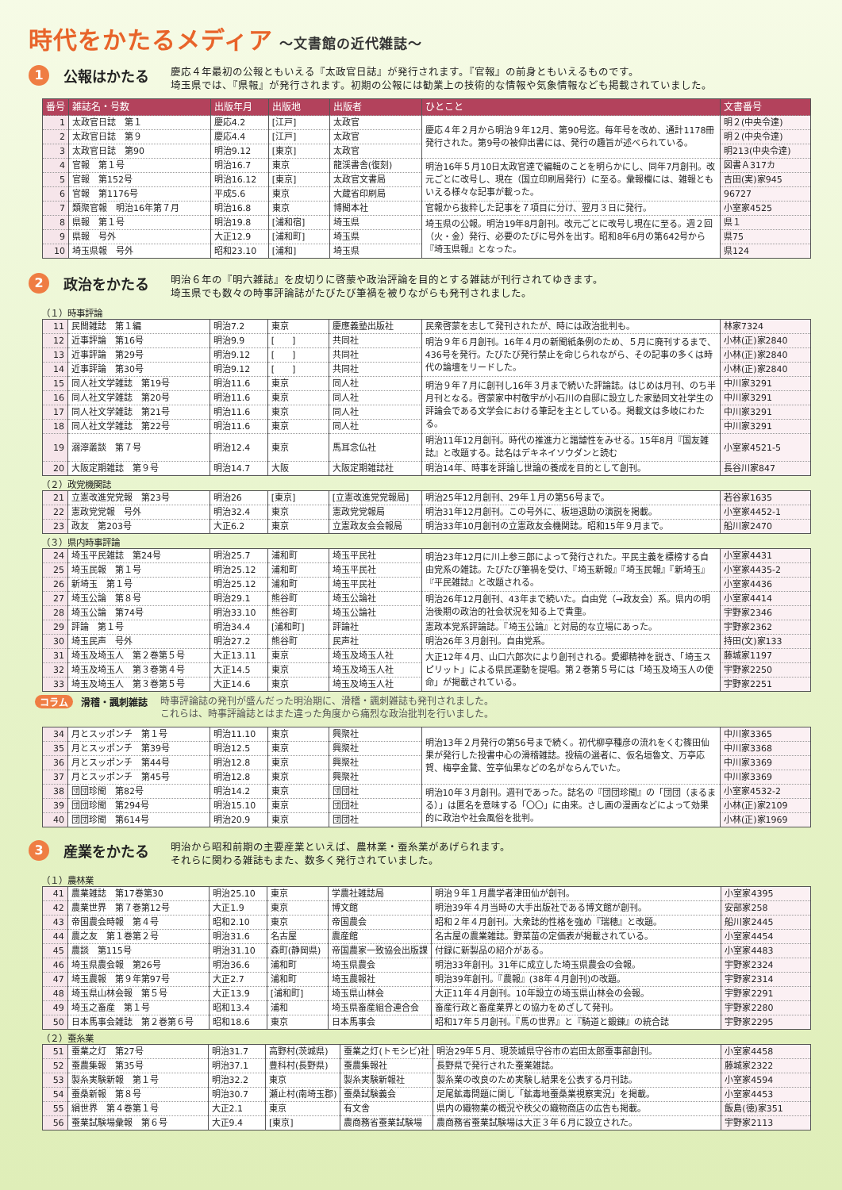時代をかたるメディア ～文書館の近代雑誌～
1
公報はかたる
慶応４年最初の公報ともいえる『太政官日誌』が発行されます。『官報』の前身ともいえるものです。
埼玉県では、『県報』が発行されます。初期の公報には勧業上の技術的な情報や気象情報なども掲載されていました。
| 番号 | 雑誌名・号数 | 出版年月 | 出版地 | 出版者 | ひとこと | 文書番号 |
| --- | --- | --- | --- | --- | --- | --- |
| 1 | 太政官日誌 第１ | 慶応4.2 | [江戸] | 太政官 | 慶応４年２月から明治９年12月、第90号迄。毎年号を改め、通計1178冊発行された。第9号の被仰出書には、発行の趣旨が述べられている。 | 明２(中央令達) |
| 2 | 太政官日誌 第９ | 慶応4.4 | [江戸] | 太政官 | | 明２(中央令達) |
| 3 | 太政官日誌 第90 | 明治9.12 | [東京] | 太政官 | | 明213(中央令達) |
| 4 | 官報 第１号 | 明治16.7 | 東京 | 龍渓書舎(復刻) | 明治16年５月10日太政官達で編輯のことを明らかにし、同年7月創刊。改元ごとに改号し、現在（国立印刷局発行）に至る。彙報欄には、雑報ともいえる様々な記事が載った。 | 図書Ａ317カ |
| 5 | 官報 第152号 | 明治16.12 | [東京] | 太政官文書局 | | 吉田(実)家945 |
| 6 | 官報 第1176号 | 平成5.6 | 東京 | 大蔵省印刷局 | | 96727 |
| 7 | 類聚官報 明治16年第７月 | 明治16.8 | 東京 | 博聞本社 | 官報から抜粋した記事を７項目に分け、翌月３日に発行。 | 小室家4525 |
| 8 | 県報 第１号 | 明治19.8 | [浦和宿] | 埼玉県 | 埼玉県の公報。明治19年8月創刊。改元ごとに改号し現在に至る。週２回（火・金）発行、必要のたびに号外を出す。昭和8年6月の第642号から『埼玉県報』となった。 | 県１ |
| 9 | 県報 号外 | 大正12.9 | [浦和町] | 埼玉県 | | 県75 |
| 10 | 埼玉県報 号外 | 昭和23.10 | [浦和] | 埼玉県 | | 県124 |
2
政治をかたる
明治６年の『明六雑誌』を皮切りに啓蒙や政治評論を目的とする雑誌が刊行されてゆきます。
埼玉県でも数々の時事評論誌がたびたび筆禍を被りながらも発刊されました。
（１）時事評論
| 11 | 民間雑誌 第１編 | 明治7.2 | 東京 | 慶應義塾出版社 | 民衆啓蒙を志して発刊されたが、時には政治批判も。 | 林家7324 |
| 12 | 近事評論 第16号 | 明治9.9 | [ ] | 共同社 | 明治９年６月創刊。16年４月の新聞紙条例のため、５月に廃刊するまで、436号を発行。たびたび発行禁止を命じられながら、その記事の多くは時代の論壇をリードした。 | 小林(正)家2840 |
| 13 | 近事評論 第29号 | 明治9.12 | [ ] | 共同社 | | 小林(正)家2840 |
| 14 | 近事評論 第30号 | 明治9.12 | [ ] | 共同社 | | 小林(正)家2840 |
| 15 | 同人社文学雑誌 第19号 | 明治11.6 | 東京 | 同人社 | 明治９年７月に創刊し16年３月まで続いた評論誌。はじめは月刊、のち半月刊となる。啓蒙家中村敬宇が小石川の自邸に設立した家塾同文社学生の評論会である文学会における筆記を主としている。掲載文は多岐にわたる。 | 中川家3291 |
| 16 | 同人社文学雑誌 第20号 | 明治11.6 | 東京 | 同人社 | | 中川家3291 |
| 17 | 同人社文学雑誌 第21号 | 明治11.6 | 東京 | 同人社 | | 中川家3291 |
| 18 | 同人社文学雑誌 第22号 | 明治11.6 | 東京 | 同人社 | | 中川家3291 |
| 19 | 溺濘叢談 第７号 | 明治12.4 | 東京 | 馬耳念仏社 | 明治11年12月創刊。時代の推進力と諧謔性をみせる。15年8月『国友雑誌』と改題する。誌名はデキネイソウダンと読む | 小室家4521-5 |
| 20 | 大阪定期雑誌 第９号 | 明治14.7 | 大阪 | 大阪定期雑誌社 | 明治14年、時事を評論し世論の養成を目的として創刊。 | 長谷川家847 |
（２）政党機関誌
| 21 | 立憲改進党党報 第23号 | 明治26 | [東京] | [立憲改進党党報局] | 明治25年12月創刊、29年１月の第56号まで。 | 若谷家1635 |
| 22 | 憲政党党報 号外 | 明治32.4 | 東京 | 憲政党党報局 | 明治31年12月創刊。この号外に、板垣退助の演説を掲載。 | 小室家4452-1 |
| 23 | 政友 第203号 | 大正6.2 | 東京 | 立憲政友会会報局 | 明治33年10月創刊の立憲政友会機関誌。昭和15年９月まで。 | 船川家2470 |
（３）県内時事評論
| 24 | 埼玉平民雑誌 第24号 | 明治25.7 | 浦和町 | 埼玉平民社 | 明治23年12月に川上参三郎によって発行された。平民主義を標榜する自由党系の雑誌。たびたび筆禍を受け、『埼玉新報』『埼玉民報』『新埼玉』『平民雑誌』と改題される。 | 小室家4431 |
| 25 | 埼玉民報 第１号 | 明治25.12 | 浦和町 | 埼玉平民社 | | 小室家4435-2 |
| 26 | 新埼玉 第１号 | 明治25.12 | 浦和町 | 埼玉平民社 | | 小室家4436 |
| 27 | 埼玉公論 第８号 | 明治29.1 | 熊谷町 | 埼玉公論社 | 明治26年12月創刊、43年まで続いた。自由党（→政友会）系。県内の明治後期の政治的社会状況を知る上で貴重。 | 小室家4414 |
| 28 | 埼玉公論 第74号 | 明治33.10 | 熊谷町 | 埼玉公論社 | | 宇野家2346 |
| 29 | 評論 第１号 | 明治34.4 | [浦和町] | 評論社 | 憲政本党系評論誌。『埼玉公論』と対局的な立場にあった。 | 宇野家2362 |
| 30 | 埼玉民声 号外 | 明治27.2 | 熊谷町 | 民声社 | 明治26年３月創刊。自由党系。 | 持田(文)家133 |
| 31 | 埼玉及埼玉人 第２巻第５号 | 大正13.11 | 東京 | 埼玉及埼玉人社 | 大正12年４月、山口六郎次により創刊される。愛郷精神を説き、「埼玉スピリット」による県民運動を提唱。第２巻第５号には「埼玉及埼玉人の使命」が掲載されている。 | 藤城家1197 |
| 32 | 埼玉及埼玉人 第３巻第４号 | 大正14.5 | 東京 | 埼玉及埼玉人社 | | 宇野家2250 |
| 33 | 埼玉及埼玉人 第３巻第５号 | 大正14.6 | 東京 | 埼玉及埼玉人社 | | 宇野家2251 |
コラム 滑稽・諷刺雑誌 時事評論誌の発刊が盛んだった明治期に、滑稽・諷刺雑誌も発刊されました。
これらは、時事評論誌とはまた違った角度から痛烈な政治批判を行いました。
| 34 | 月とスッポンチ 第１号 | 明治11.10 | 東京 | 興聚社 | 明治13年２月発行の第56号まで続く。初代柳亭種彦の流れをくむ篠田仙果が発行した投書中心の滑稽雑誌。投稿の選者に、仮名垣魯文、万亭応賀、梅亭金鵞、笠亭仙果などの名がならんでいた。 | 中川家3365 |
| 35 | 月とスッポンチ 第39号 | 明治12.5 | 東京 | 興聚社 | | 中川家3368 |
| 36 | 月とスッポンチ 第44号 | 明治12.8 | 東京 | 興聚社 | | 中川家3369 |
| 37 | 月とスッポンチ 第45号 | 明治12.8 | 東京 | 興聚社 | | 中川家3369 |
| 38 | 団団珍聞 第82号 | 明治14.2 | 東京 | 団団社 | 明治10年３月創刊。週刊であった。誌名の『団団珍聞』の「団団（まるまる）」は匿名を意味する「〇〇」に由来。さし画の漫画などによって効果的に政治や社会風俗を批判。 | 小室家4532-2 |
| 39 | 団団珍聞 第294号 | 明治15.10 | 東京 | 団団社 | | 小林(正)家2109 |
| 40 | 団団珍聞 第614号 | 明治20.9 | 東京 | 団団社 | | 小林(正)家1969 |
3
産業をかたる
明治から昭和前期の主要産業といえば、農林業・蚕糸業があげられます。
それらに関わる雑誌もまた、数多く発行されていました。
（１）農林業
| 41 | 農業雑誌 第17巻第30 | 明治25.10 | 東京 | 学農社雑誌局 | 明治９年１月農学者津田仙が創刊。 | 小室家4395 |
| 42 | 農業世界 第７巻第12号 | 大正1.9 | 東京 | 博文館 | 明治39年４月当時の大手出版社である博文館が創刊。 | 安部家258 |
| 43 | 帝国農会時報 第４号 | 昭和2.10 | 東京 | 帝国農会 | 昭和２年４月創刊。大衆誌的性格を強め『瑞穂』と改題。 | 船川家2445 |
| 44 | 農之友 第１巻第２号 | 明治31.6 | 名古屋 | 農産館 | 名古屋の農業雑誌。野菜苗の定価表が掲載されている。 | 小室家4454 |
| 45 | 農談 第115号 | 明治31.10 | 森町(静岡県) | 帝国農家一致協会出版課 | 付録に新製品の紹介がある。 | 小室家4483 |
| 46 | 埼玉県農会報 第26号 | 明治36.6 | 浦和町 | 埼玉県農会 | 明治33年創刊。31年に成立した埼玉県農会の会報。 | 宇野家2324 |
| 47 | 埼玉農報 第９年第97号 | 大正2.7 | 浦和町 | 埼玉農報社 | 明治39年創刊。『農報』(38年４月創刊)の改題。 | 宇野家2314 |
| 48 | 埼玉県山林会報 第５号 | 大正13.9 | [浦和町] | 埼玉県山林会 | 大正11年４月創刊。10年設立の埼玉県山林会の会報。 | 宇野家2291 |
| 49 | 埼玉之畜産 第１号 | 昭和13.4 | 浦和 | 埼玉県畜産組合連合会 | 畜産行政と畜産業界との協力をめざして発刊。 | 宇野家2280 |
| 50 | 日本馬事会雑誌 第２巻第６号 | 昭和18.6 | 東京 | 日本馬事会 | 昭和17年５月創刊。『馬の世界』と『騎道と鍛錬』の統合誌 | 宇野家2295 |
（２）蚕糸業
| 51 | 蚕業之灯 第27号 | 明治31.7 | 高野村(茨城県) | 蚕業之灯(トモシビ)社 | 明治29年５月、現茨城県守谷市の岩田太郎蚕事部創刊。 | 小室家4458 |
| 52 | 蚕農集報 第35号 | 明治37.1 | 豊科村(長野県) | 蚕農集報社 | 長野県で発行された蚕業雑誌。 | 藤城家2322 |
| 53 | 製糸実験新報 第１号 | 明治32.2 | 東京 | 製糸実験新報社 | 製糸業の改良のため実験し結果を公表する月刊誌。 | 小室家4594 |
| 54 | 蚕桑新報 第８号 | 明治30.7 | 瀬止村(南埼玉郡) | 蚕桑試験義会 | 足尾鉱毒問題に関し「鉱毒地蚕桑業視察実況」を掲載。 | 小室家4453 |
| 55 | 絹世界 第４巻第１号 | 大正2.1 | 東京 | 有文舎 | 県内の織物業の概況や秩父の織物商店の広告も掲載。 | 飯島(徳)家351 |
| 56 | 蚕業試験場彙報 第６号 | 大正9.4 | [東京] | 農商務省蚕業試験場 | 農商務省蚕業試験場は大正３年６月に設立された。 | 宇野家2113 |